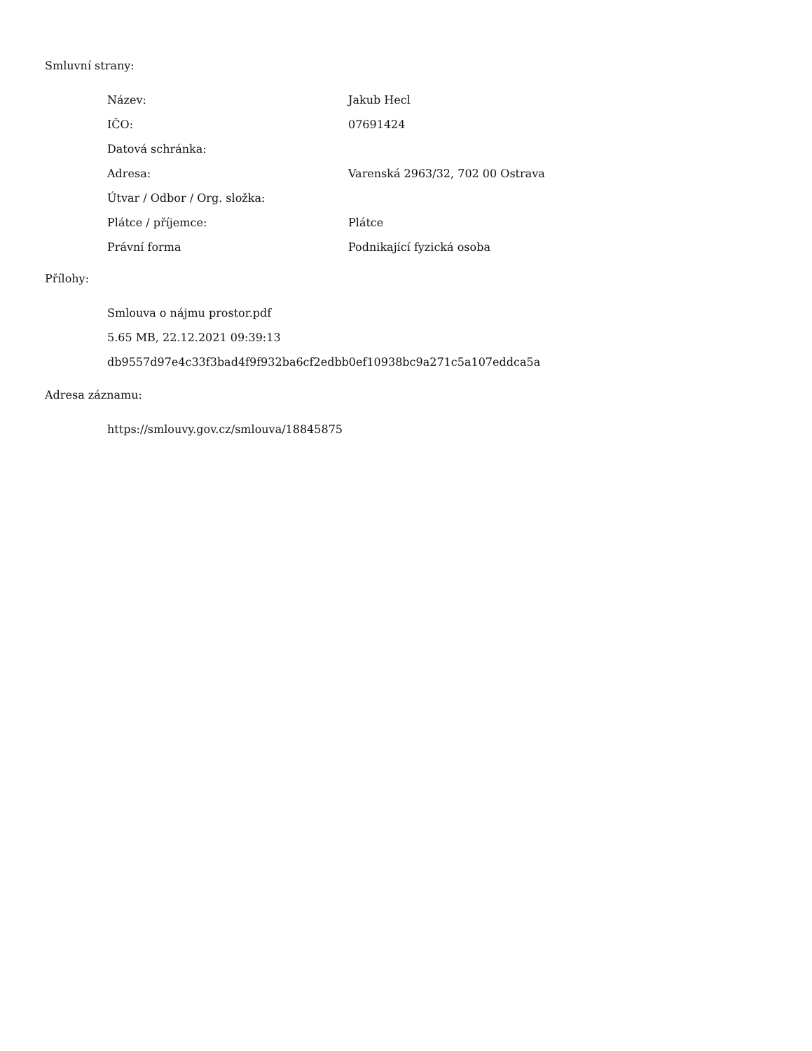Smluvní strany:
| Název: | Jakub Hecl |
| IČO: | 07691424 |
| Datová schránka: | |
| Adresa: | Varenská 2963/32, 702 00 Ostrava |
| Útvar / Odbor / Org. složka: | |
| Plátce / příjemce: | Plátce |
| Právní forma | Podnikající fyzická osoba |
Přílohy:
Smlouva o nájmu prostor.pdf
5.65 MB, 22.12.2021 09:39:13
db9557d97e4c33f3bad4f9f932ba6cf2edbb0ef10938bc9a271c5a107eddca5a
Adresa záznamu:
https://smlouvy.gov.cz/smlouva/18845875